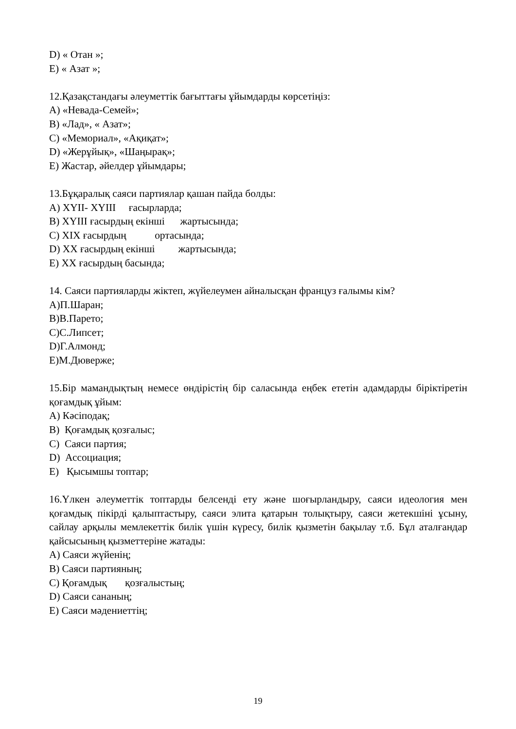D) « Отан »;
E) « Азат »;
12.Қазақстандағы әлеуметтік бағыттағы ұйымдарды көрсетіңіз:
A) «Невада-Семей»;
B) «Лад», « Азат»;
C) «Мемориал», «Ақиқат»;
D) «Жерұйық», «Шаңырақ»;
E) Жастар, әйелдер ұйымдары;
13.Бұқаралық саяси партиялар қашан пайда болды:
A) XYII- XYIII ғасырларда;
B) XYIII ғасырдың екінші жартысында;
C) XIX ғасырдың ортасында;
D) XX ғасырдың екінші жартысында;
E) XX ғасырдың басында;
14. Саяси партияларды жіктеп, жүйелеумен айналысқан француз ғалымы кім?
A)П.Шаран;
B)В.Парето;
C)С.Липсет;
D)Г.Алмонд;
E)М.Дюверже;
15.Бір мамандықтың немесе өндірістің бір саласында еңбек ететін адамдарды біріктіретін қоғамдық ұйым:
A) Кәсіподақ;
B) Қоғамдық қозғалыс;
C) Саяси партия;
D) Ассоциация;
E) Қысымшы топтар;
16.Үлкен әлеуметтік топтарды белсенді ету және шоғырландыру, саяси идеология мен қоғамдық пікірді қалыптастыру, саяси элита қатарын толықтыру, саяси жетекшіні ұсыну, сайлау арқылы мемлекеттік билік үшін күресу, билік қызметін бақылау т.б. Бұл аталғандар қайсысының қызметтеріне жатады:
A) Саяси жүйенің;
B) Саяси партияның;
C) Қоғамдық қозғалыстың;
D) Саяси сананың;
E) Саяси мәдениеттің;
19